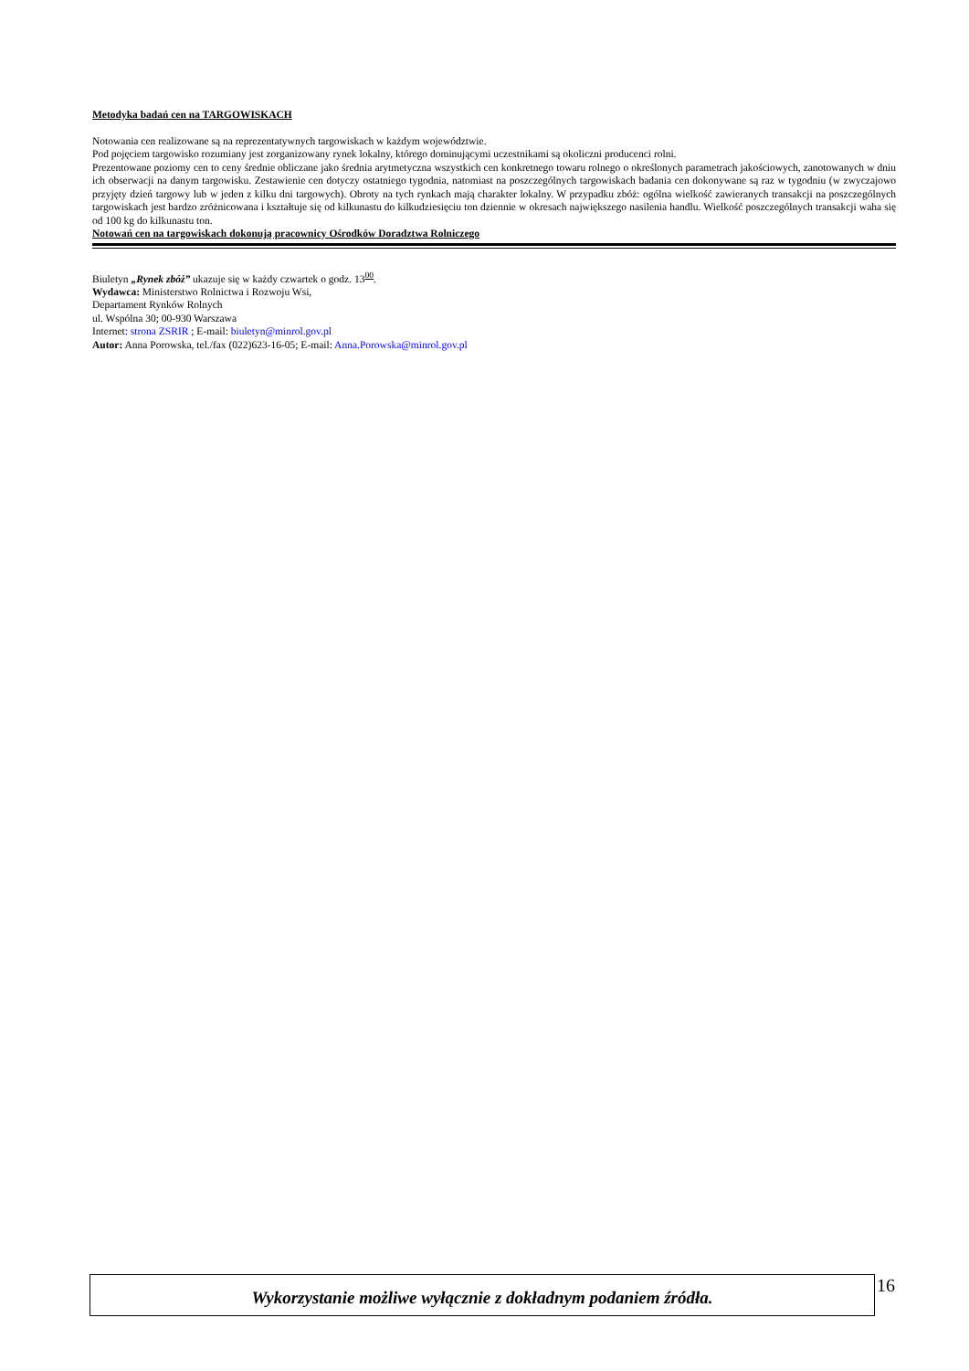Metodyka badań cen na TARGOWISKACH
Notowania cen realizowane są na reprezentatywnych targowiskach w każdym województwie.
Pod pojęciem targowisko rozumiany jest zorganizowany rynek lokalny, którego dominującymi uczestnikami są okoliczni producenci rolni.
Prezentowane poziomy cen to ceny średnie obliczane jako średnia arytmetyczna wszystkich cen konkretnego towaru rolnego o określonych parametrach jakościowych, zanotowanych w dniu ich obserwacji na danym targowisku. Zestawienie cen dotyczy ostatniego tygodnia, natomiast na poszczególnych targowiskach badania cen dokonywane są raz w tygodniu (w zwyczajowo przyjęty dzień targowy lub w jeden z kilku dni targowych). Obroty na tych rynkach mają charakter lokalny. W przypadku zbóż: ogólna wielkość zawieranych transakcji na poszczególnych targowiskach jest bardzo zróżnicowana i kształtuje się od kilkunastu do kilkudziesięciu ton dziennie w okresach największego nasilenia handlu. Wielkość poszczególnych transakcji waha się od 100 kg do kilkunastu ton.
Notowań cen na targowiskach dokonują pracownicy Ośrodków Doradztwa Rolniczego
Biuletyn „Rynek zbóż” ukazuje się w każdy czwartek o godz. 13<sup>00</sup>.
Wydawca: Ministerstwo Rolnictwa i Rozwoju Wsi,
Departament Rynków Rolnych
ul. Wspólna 30; 00-930 Warszawa
Internet: strona ZSRIR ; E-mail: biuletyn@minrol.gov.pl
Autor: Anna Porowska, tel./fax (022)623-16-05; E-mail: Anna.Porowska@minrol.gov.pl
Wykorzystanie możliwe wyłącznie z dokładnym podaniem źródła. 16